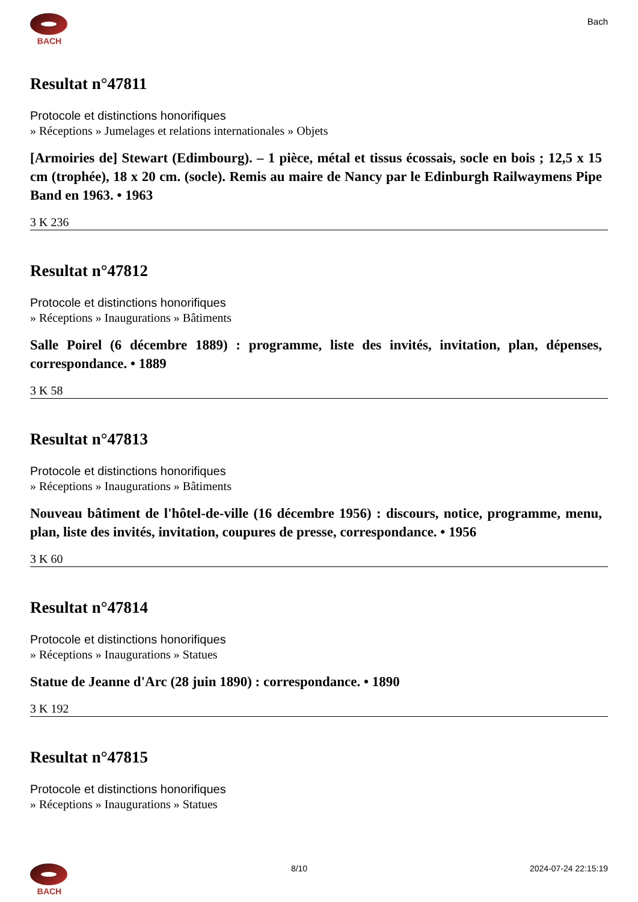BACH
Bach
Resultat n°47811
Protocole et distinctions honorifiques
» Réceptions » Jumelages et relations internationales » Objets
[Armoiries de] Stewart (Edimbourg). – 1 pièce, métal et tissus écossais, socle en bois ; 12,5 x 15 cm (trophée), 18 x 20 cm. (socle). Remis au maire de Nancy par le Edinburgh Railwaymens Pipe Band en 1963. • 1963
3 K 236
Resultat n°47812
Protocole et distinctions honorifiques
» Réceptions » Inaugurations » Bâtiments
Salle Poirel (6 décembre 1889) : programme, liste des invités, invitation, plan, dépenses, correspondance. • 1889
3 K 58
Resultat n°47813
Protocole et distinctions honorifiques
» Réceptions » Inaugurations » Bâtiments
Nouveau bâtiment de l'hôtel-de-ville (16 décembre 1956) : discours, notice, programme, menu, plan, liste des invités, invitation, coupures de presse, correspondance. • 1956
3 K 60
Resultat n°47814
Protocole et distinctions honorifiques
» Réceptions » Inaugurations » Statues
Statue de Jeanne d'Arc (28 juin 1890) : correspondance. • 1890
3 K 192
Resultat n°47815
Protocole et distinctions honorifiques
» Réceptions » Inaugurations » Statues
BACH 8/10 2024-07-24 22:15:19